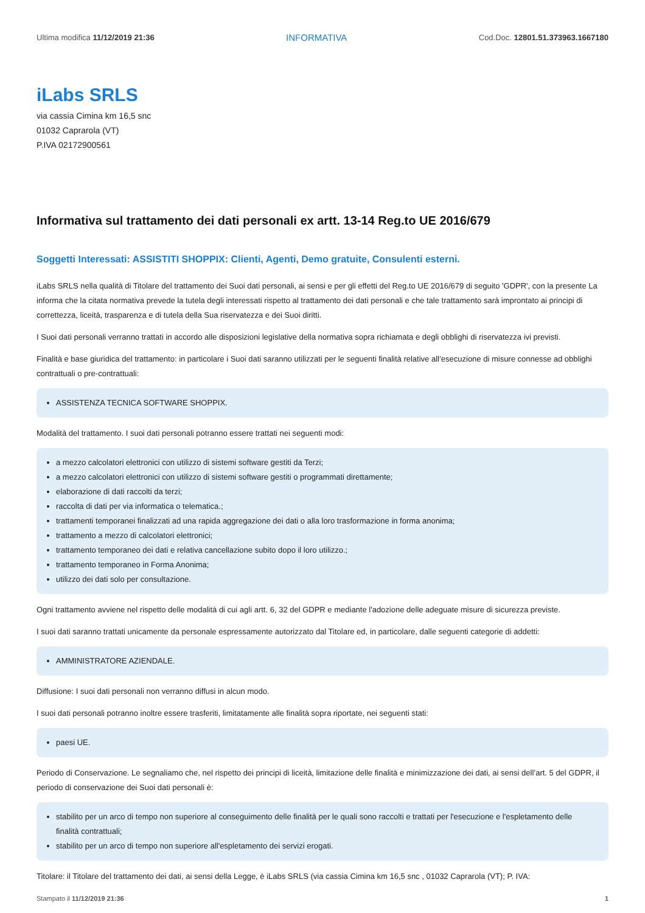Ultima modifica 11/12/2019 21:36 INFORMATIVA Cod.Doc. 12801.51.373963.1667180
iLabs SRLS
via cassia Cimina km 16,5 snc
01032 Caprarola (VT)
P.IVA 02172900561
Informativa sul trattamento dei dati personali ex artt. 13-14 Reg.to UE 2016/679
Soggetti Interessati: ASSISTITI SHOPPIX: Clienti, Agenti, Demo gratuite, Consulenti esterni.
iLabs SRLS nella qualità di Titolare del trattamento dei Suoi dati personali, ai sensi e per gli effetti del Reg.to UE 2016/679 di seguito 'GDPR', con la presente La informa che la citata normativa prevede la tutela degli interessati rispetto al trattamento dei dati personali e che tale trattamento sarà improntato ai principi di correttezza, liceità, trasparenza e di tutela della Sua riservatezza e dei Suoi diritti.
I Suoi dati personali verranno trattati in accordo alle disposizioni legislative della normativa sopra richiamata e degli obblighi di riservatezza ivi previsti.
Finalità e base giuridica del trattamento: in particolare i Suoi dati saranno utilizzati per le seguenti finalità relative all’esecuzione di misure connesse ad obblighi contrattuali o pre-contrattuali:
ASSISTENZA TECNICA SOFTWARE SHOPPIX.
Modalità del trattamento. I suoi dati personali potranno essere trattati nei seguenti modi:
a mezzo calcolatori elettronici con utilizzo di sistemi software gestiti da Terzi;
a mezzo calcolatori elettronici con utilizzo di sistemi software gestiti o programmati direttamente;
elaborazione di dati raccolti da terzi;
raccolta di dati per via informatica o telematica.;
trattamenti temporanei finalizzati ad una rapida aggregazione dei dati o alla loro trasformazione in forma anonima;
trattamento a mezzo di calcolatori elettronici;
trattamento temporaneo dei dati e relativa cancellazione subito dopo il loro utilizzo.;
trattamento temporaneo in Forma Anonima;
utilizzo dei dati solo per consultazione.
Ogni trattamento avviene nel rispetto delle modalità di cui agli artt. 6, 32 del GDPR e mediante l'adozione delle adeguate misure di sicurezza previste.
I suoi dati saranno trattati unicamente da personale espressamente autorizzato dal Titolare ed, in particolare, dalle seguenti categorie di addetti:
AMMINISTRATORE AZIENDALE.
Diffusione: I suoi dati personali non verranno diffusi in alcun modo.
I suoi dati personali potranno inoltre essere trasferiti, limitatamente alle finalità sopra riportate, nei seguenti stati:
paesi UE.
Periodo di Conservazione. Le segnaliamo che, nel rispetto dei principi di liceità, limitazione delle finalità e minimizzazione dei dati, ai sensi dell’art. 5 del GDPR, il periodo di conservazione dei Suoi dati personali è:
stabilito per un arco di tempo non superiore al conseguimento delle finalità per le quali sono raccolti e trattati per l'esecuzione e l'espletamento delle finalità contrattuali;
stabilito per un arco di tempo non superiore all'espletamento dei servizi erogati.
Titolare: il Titolare del trattamento dei dati, ai sensi della Legge, è iLabs SRLS (via cassia Cimina km 16,5 snc , 01032 Caprarola (VT); P. IVA:
Stampato il 11/12/2019 21:36 1